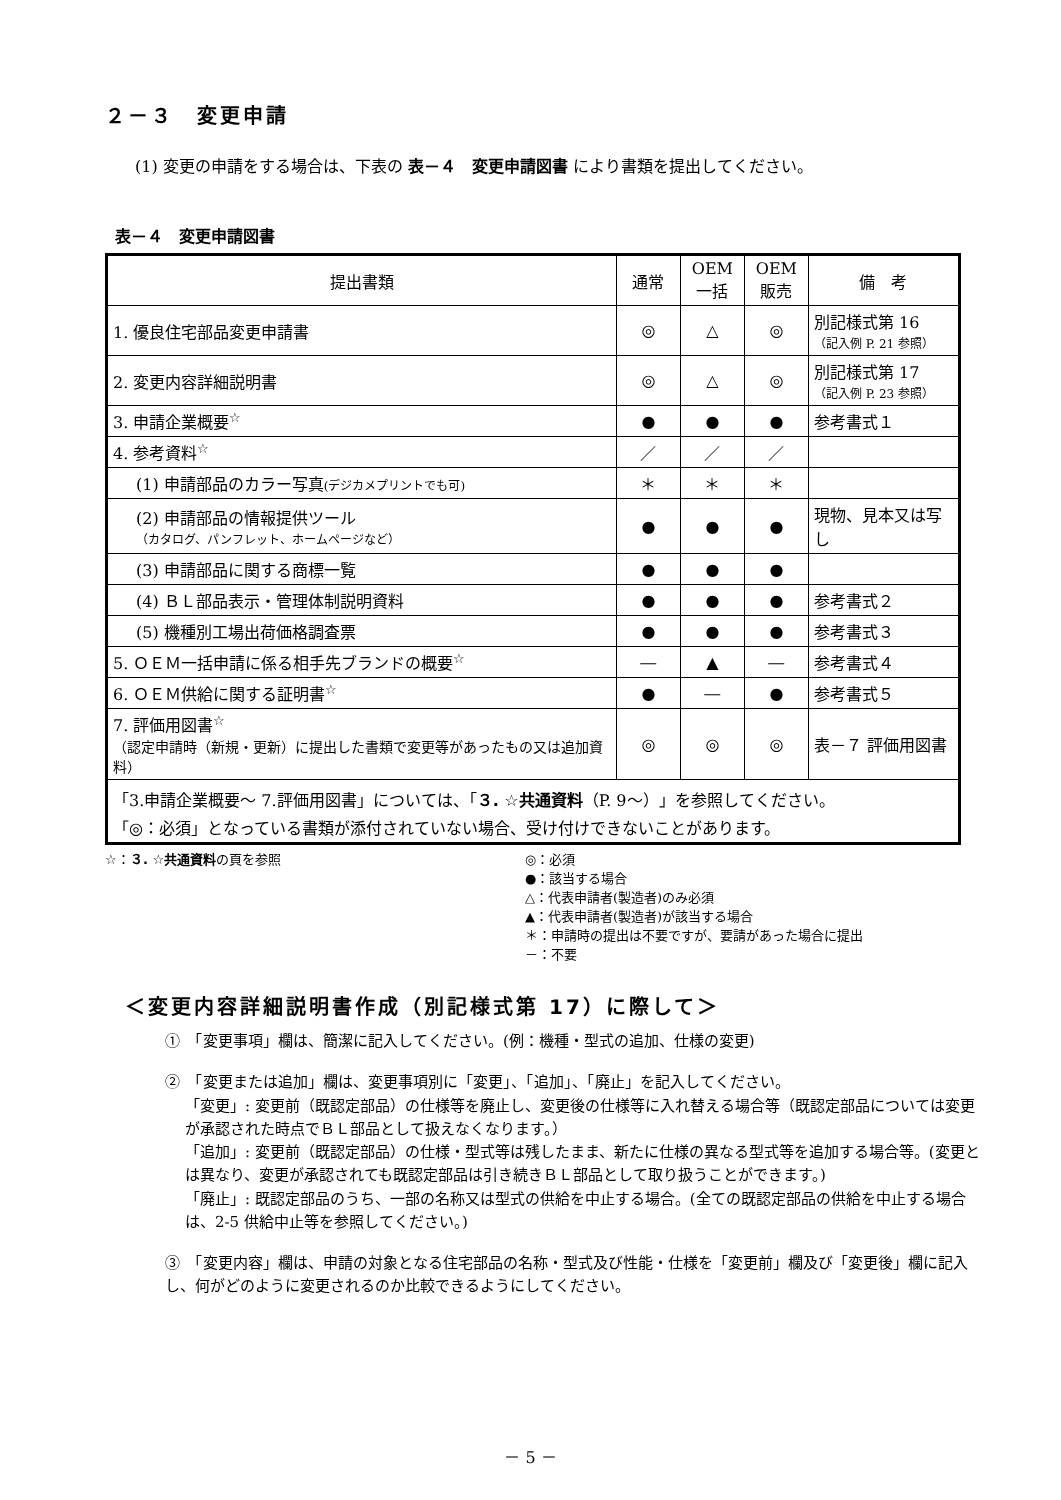２－３　変更申請
(1) 変更の申請をする場合は、下表の 表－４　変更申請図書 により書類を提出してください。
表－４　変更申請図書
| 提出書類 | 通常 | OEM 一括 | OEM 販売 | 備 考 |
| --- | --- | --- | --- | --- |
| 1. 優良住宅部品変更申請書 | ◎ | △ | ◎ | 別記様式第 16 （記入例 P. 21 参照） |
| 2. 変更内容詳細説明書 | ◎ | △ | ◎ | 別記様式第 17 （記入例 P. 23 参照） |
| 3. 申請企業概要<sup>☆</sup> | ● | ● | ● | 参考書式１ |
| 4. 参考資料<sup>☆</sup> | ／ | ／ | ／ | |
| (1) 申請部品のカラー写真 (デジカメプリントでも可) | ＊ | ＊ | ＊ | |
| (2) 申請部品の情報提供ツール （カタログ、パンフレット、ホームページなど） | ● | ● | ● | 現物、見本又は写し |
| (3) 申請部品に関する商標一覧 | ● | ● | ● | |
| (4) ＢＬ部品表示・管理体制説明資料 | ● | ● | ● | 参考書式２ |
| (5) 機種別工場出荷価格調査票 | ● | ● | ● | 参考書式３ |
| 5. ＯＥＭ一括申請に係る相手先ブランドの概要<sup>☆</sup> | ― | ▲ | ― | 参考書式４ |
| 6. ＯＥＭ供給に関する証明書<sup>☆</sup> | ● | ― | ● | 参考書式５ |
| 7. 評価用図書<sup>☆</sup> （認定申請時（新規・更新）に提出した書類で変更等があったもの又は追加資料） | ◎ | ◎ | ◎ | 表－７ 評価用図書 |
| 「3.申請企業概要～ 7.評価用図書」については、「 ３. ☆共通資料 （P. 9～）」を参照してください。 「◎：必須」となっている書類が添付されていない場合、受け付けできないことがあります。 | | | | |
☆：３. ☆共通資料の頁を参照 ◎：必須
●：該当する場合
△：代表申請者(製造者)のみ必須
▲：代表申請者(製造者)が該当する場合
＊：申請時の提出は不要ですが、要請があった場合に提出
－：不要
＜変更内容詳細説明書作成（別記様式第 17）に際して＞
①　「変更事項」欄は、簡潔に記入してください。(例：機種・型式の追加、仕様の変更)
②　「変更または追加」欄は、変更事項別に「変更」、「追加」、「廃止」を記入してください。
「変更」: 変更前（既認定部品）の仕様等を廃止し、変更後の仕様等に入れ替える場合等（既認定部品については変更が承認された時点でＢＬ部品として扱えなくなります。）
「追加」: 変更前（既認定部品）の仕様・型式等は残したまま、新たに仕様の異なる型式等を追加する場合等。(変更とは異なり、変更が承認されても既認定部品は引き続きＢＬ部品として取り扱うことができます。)
「廃止」: 既認定部品のうち、一部の名称又は型式の供給を中止する場合。(全ての既認定部品の供給を中止する場合は、2-5 供給中止等を参照してください。)
③　「変更内容」欄は、申請の対象となる住宅部品の名称・型式及び性能・仕様を「変更前」欄及び「変更後」欄に記入し、何がどのように変更されるのか比較できるようにしてください。
－ 5 －